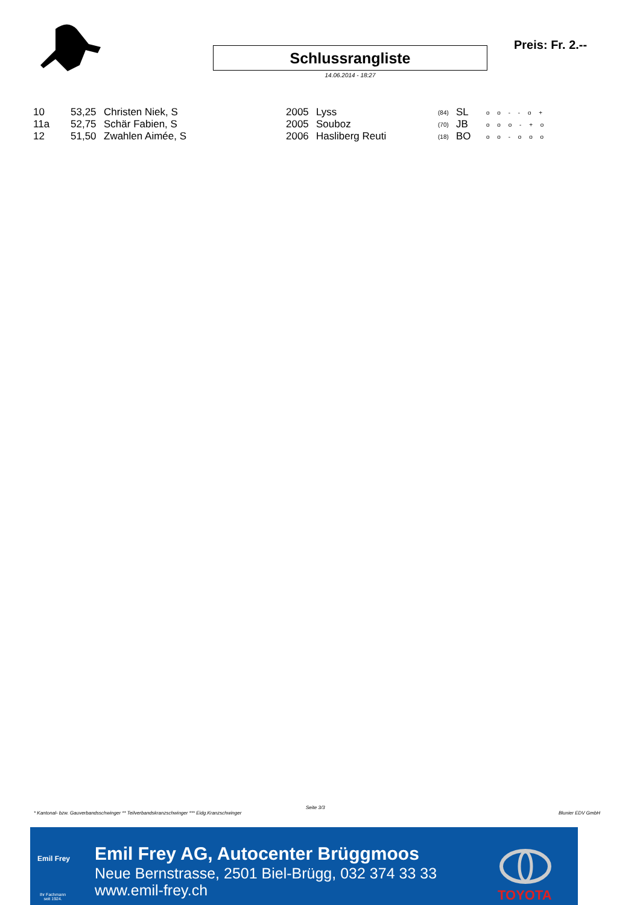Schlussrangliste
14.06.2014 - 18:27
Preis: Fr. 2.--
| 10 | 53,25 | Christen Niek, S | 2005 | Lyss | (84) | SL | o o - - o + |
| 11a | 52,75 | Schär Fabien, S | 2005 | Souboz | (70) | JB | o o o - + o |
| 12 | 51,50 | Zwahlen Aimée, S | 2006 | Hasliberg Reuti | (18) | BO | o o - o o o |
Seite 3/3
* Kantonal- bzw. Gauverbandsschwinger ** Teilverbandskranzschwinger *** Eidg.Kranzschwinger
Blunier EDV GmbH
Emil Frey
Ihr Fachmann
seit 1924.
Emil Frey AG, Autocenter Brüggmoos
Neue Bernstrasse, 2501 Biel-Brügg, 032 374 33 33
www.emil-frey.ch
TOYOTA